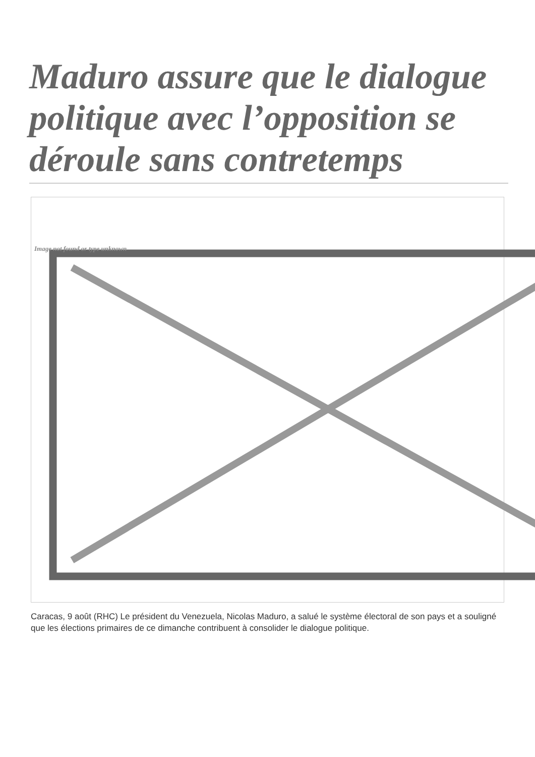Maduro assure que le dialogue politique avec l’opposition se déroule sans contretemps
Image not found or type unknown
Caracas, 9 août (RHC) Le président du Venezuela, Nicolas Maduro, a salué le système électoral de son pays et a souligné que les élections primaires de ce dimanche contribuent à consolider le dialogue politique.